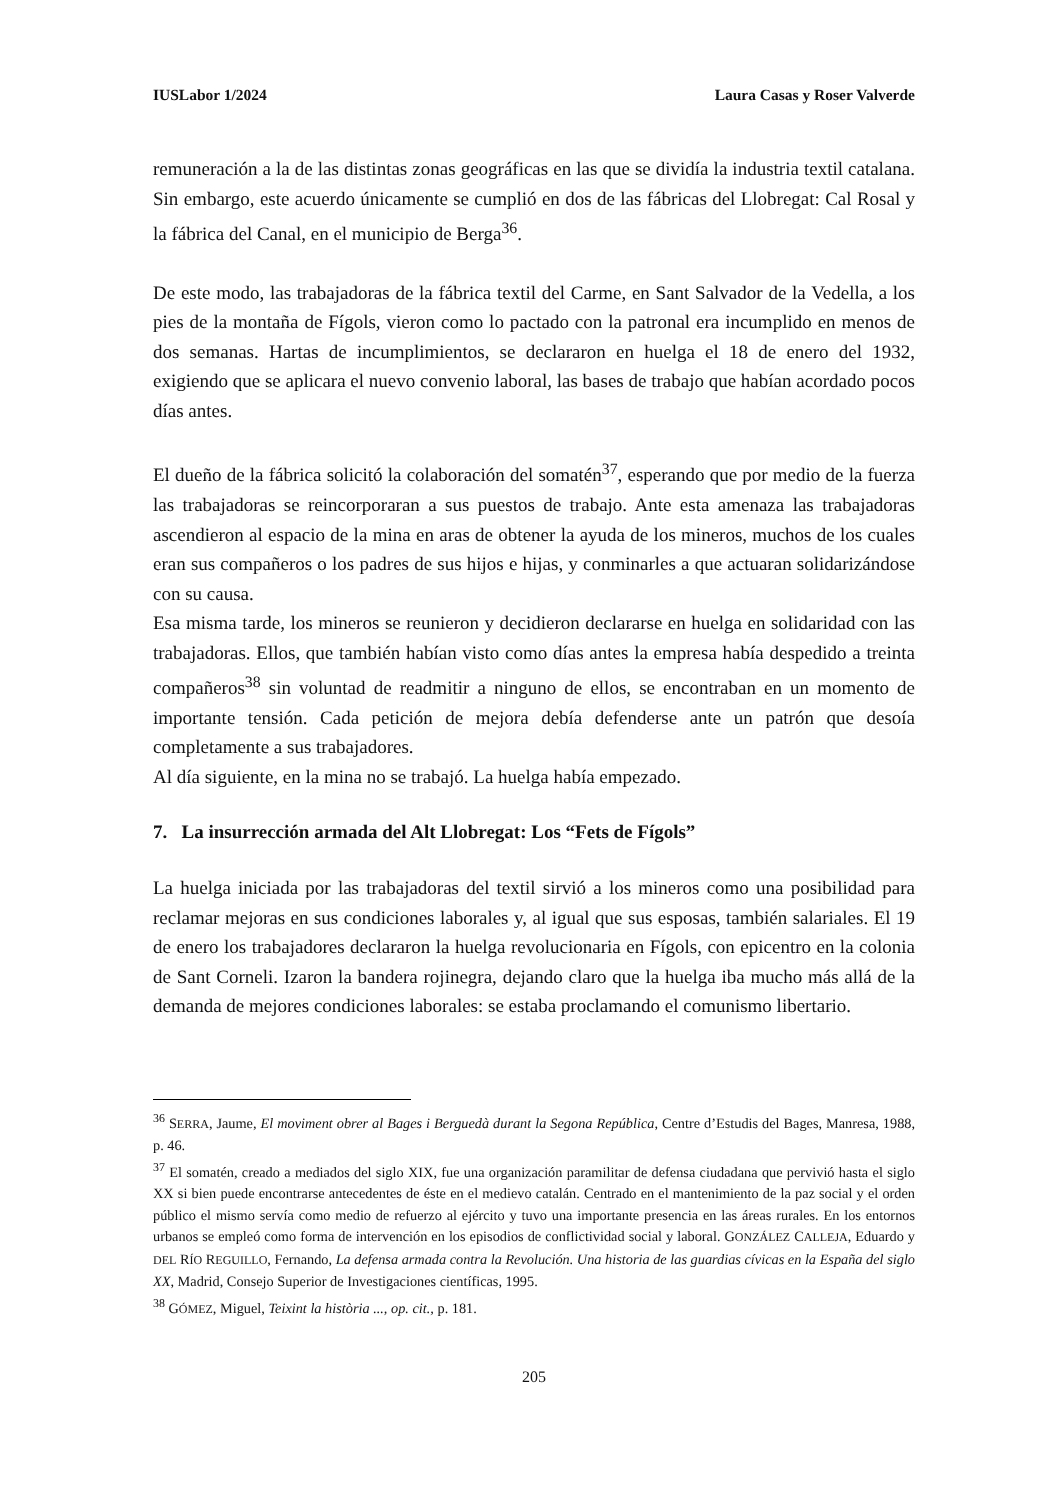IUSLabor 1/2024 Laura Casas y Roser Valverde
remuneración a la de las distintas zonas geográficas en las que se dividía la industria textil catalana. Sin embargo, este acuerdo únicamente se cumplió en dos de las fábricas del Llobregat: Cal Rosal y la fábrica del Canal, en el municipio de Berga<sup>36</sup>.
De este modo, las trabajadoras de la fábrica textil del Carme, en Sant Salvador de la Vedella, a los pies de la montaña de Fígols, vieron como lo pactado con la patronal era incumplido en menos de dos semanas. Hartas de incumplimientos, se declararon en huelga el 18 de enero del 1932, exigiendo que se aplicara el nuevo convenio laboral, las bases de trabajo que habían acordado pocos días antes.
El dueño de la fábrica solicitó la colaboración del somatén<sup>37</sup>, esperando que por medio de la fuerza las trabajadoras se reincorporaran a sus puestos de trabajo. Ante esta amenaza las trabajadoras ascendieron al espacio de la mina en aras de obtener la ayuda de los mineros, muchos de los cuales eran sus compañeros o los padres de sus hijos e hijas, y conminarles a que actuaran solidarizándose con su causa.
Esa misma tarde, los mineros se reunieron y decidieron declararse en huelga en solidaridad con las trabajadoras. Ellos, que también habían visto como días antes la empresa había despedido a treinta compañeros<sup>38</sup> sin voluntad de readmitir a ninguno de ellos, se encontraban en un momento de importante tensión. Cada petición de mejora debía defenderse ante un patrón que desoía completamente a sus trabajadores.
Al día siguiente, en la mina no se trabajó. La huelga había empezado.
7. La insurrección armada del Alt Llobregat: Los “Fets de Fígols”
La huelga iniciada por las trabajadoras del textil sirvió a los mineros como una posibilidad para reclamar mejoras en sus condiciones laborales y, al igual que sus esposas, también salariales. El 19 de enero los trabajadores declararon la huelga revolucionaria en Fígols, con epicentro en la colonia de Sant Corneli. Izaron la bandera rojinegra, dejando claro que la huelga iba mucho más allá de la demanda de mejores condiciones laborales: se estaba proclamando el comunismo libertario.
<sup>36</sup> SERRA, Jaume, El moviment obrer al Bages i Berguedà durant la Segona República, Centre d’Estudis del Bages, Manresa, 1988, p. 46.
<sup>37</sup> El somatén, creado a mediados del siglo XIX, fue una organización paramilitar de defensa ciudadana que pervivió hasta el siglo XX si bien puede encontrarse antecedentes de éste en el medievo catalán. Centrado en el mantenimiento de la paz social y el orden público el mismo servía como medio de refuerzo al ejército y tuvo una importante presencia en las áreas rurales. En los entornos urbanos se empleó como forma de intervención en los episodios de conflictividad social y laboral. GONZÁLEZ CALLEJA, Eduardo y DEL RÍO REGUILLO, Fernando, La defensa armada contra la Revolución. Una historia de las guardias cívicas en la España del siglo XX, Madrid, Consejo Superior de Investigaciones científicas, 1995.
<sup>38</sup> GÓMEZ, Miguel, Teixint la història ..., op. cit., p. 181.
205